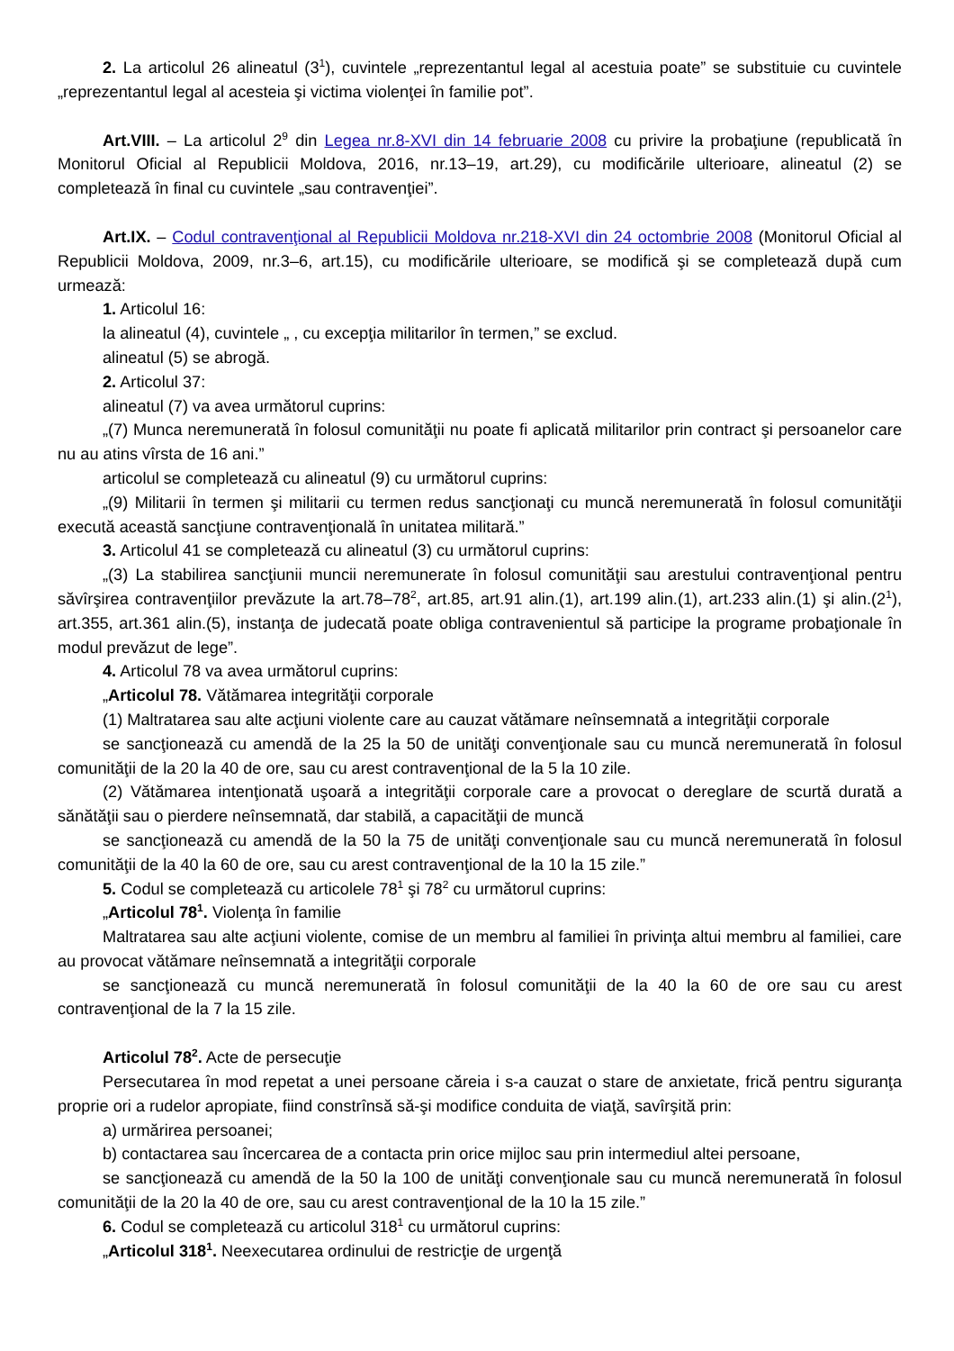2. La articolul 26 alineatul (3<sup>1</sup>), cuvintele „reprezentantul legal al acestuia poate” se substituie cu cuvintele „reprezentantul legal al acesteia şi victima violenţei în familie pot”.
Art.VIII. – La articolul 2<sup>9</sup> din Legea nr.8-XVI din 14 februarie 2008 cu privire la probaţiune (republicată în Monitorul Oficial al Republicii Moldova, 2016, nr.13–19, art.29), cu modificările ulterioare, alineatul (2) se completează în final cu cuvintele „sau contravenţiei”.
Art.IX. – Codul contravenţional al Republicii Moldova nr.218-XVI din 24 octombrie 2008 (Monitorul Oficial al Republicii Moldova, 2009, nr.3–6, art.15), cu modificările ulterioare, se modifică şi se completează după cum urmează:
1. Articolul 16:
la alineatul (4), cuvintele „ , cu excepţia militarilor în termen,” se exclud.
alineatul (5) se abrogă.
2. Articolul 37:
alineatul (7) va avea următorul cuprins:
„(7) Munca neremunerată în folosul comunităţii nu poate fi aplicată militarilor prin contract şi persoanelor care nu au atins vîrsta de 16 ani.”
articolul se completează cu alineatul (9) cu următorul cuprins:
„(9) Militarii în termen şi militarii cu termen redus sancţionaţi cu muncă neremunerată în folosul comunităţii execută această sancţiune contravenţională în unitatea militară.”
3. Articolul 41 se completează cu alineatul (3) cu următorul cuprins:
„(3) La stabilirea sancţiunii muncii neremunerate în folosul comunităţii sau arestului contravenţional pentru săvîrşirea contravenţiilor prevăzute la art.78–78<sup>2</sup>, art.85, art.91 alin.(1), art.199 alin.(1), art.233 alin.(1) şi alin.(2<sup>1</sup>), art.355, art.361 alin.(5), instanţa de judecată poate obliga contravenientul să participe la programe probaţionale în modul prevăzut de lege”.
4. Articolul 78 va avea următorul cuprins:
„Articolul 78. Vătămarea integrităţii corporale
(1) Maltratarea sau alte acţiuni violente care au cauzat vătămare neînsemnată a integrităţii corporale
se sancţionează cu amendă de la 25 la 50 de unităţi convenţionale sau cu muncă neremunerată în folosul comunităţii de la 20 la 40 de ore, sau cu arest contravenţional de la 5 la 10 zile.
(2) Vătămarea intenţionată uşoară a integrităţii corporale care a provocat o dereglare de scurtă durată a sănătăţii sau o pierdere neînsemnată, dar stabilă, a capacităţii de muncă
se sancţionează cu amendă de la 50 la 75 de unităţi convenţionale sau cu muncă neremunerată în folosul comunităţii de la 40 la 60 de ore, sau cu arest contravenţional de la 10 la 15 zile.”
5. Codul se completează cu articolele 78<sup>1</sup> şi 78<sup>2</sup> cu următorul cuprins:
„Articolul 78<sup>1</sup>. Violenţa în familie
Maltratarea sau alte acţiuni violente, comise de un membru al familiei în privinţa altui membru al familiei, care au provocat vătămare neînsemnată a integrităţii corporale
se sancţionează cu muncă neremunerată în folosul comunităţii de la 40 la 60 de ore sau cu arest contravenţional de la 7 la 15 zile.
Articolul 78<sup>2</sup>. Acte de persecuţie
Persecutarea în mod repetat a unei persoane căreia i s-a cauzat o stare de anxietate, frică pentru siguranţa proprie ori a rudelor apropiate, fiind constrînsă să-şi modifice conduita de viaţă, savîrşită prin:
a) urmărirea persoanei;
b) contactarea sau încercarea de a contacta prin orice mijloc sau prin intermediul altei persoane,
se sancţionează cu amendă de la 50 la 100 de unităţi convenţionale sau cu muncă neremunerată în folosul comunităţii de la 20 la 40 de ore, sau cu arest contravenţional de la 10 la 15 zile.”
6. Codul se completează cu articolul 318<sup>1</sup> cu următorul cuprins:
„Articolul 318<sup>1</sup>. Neexecutarea ordinului de restricţie de urgenţă